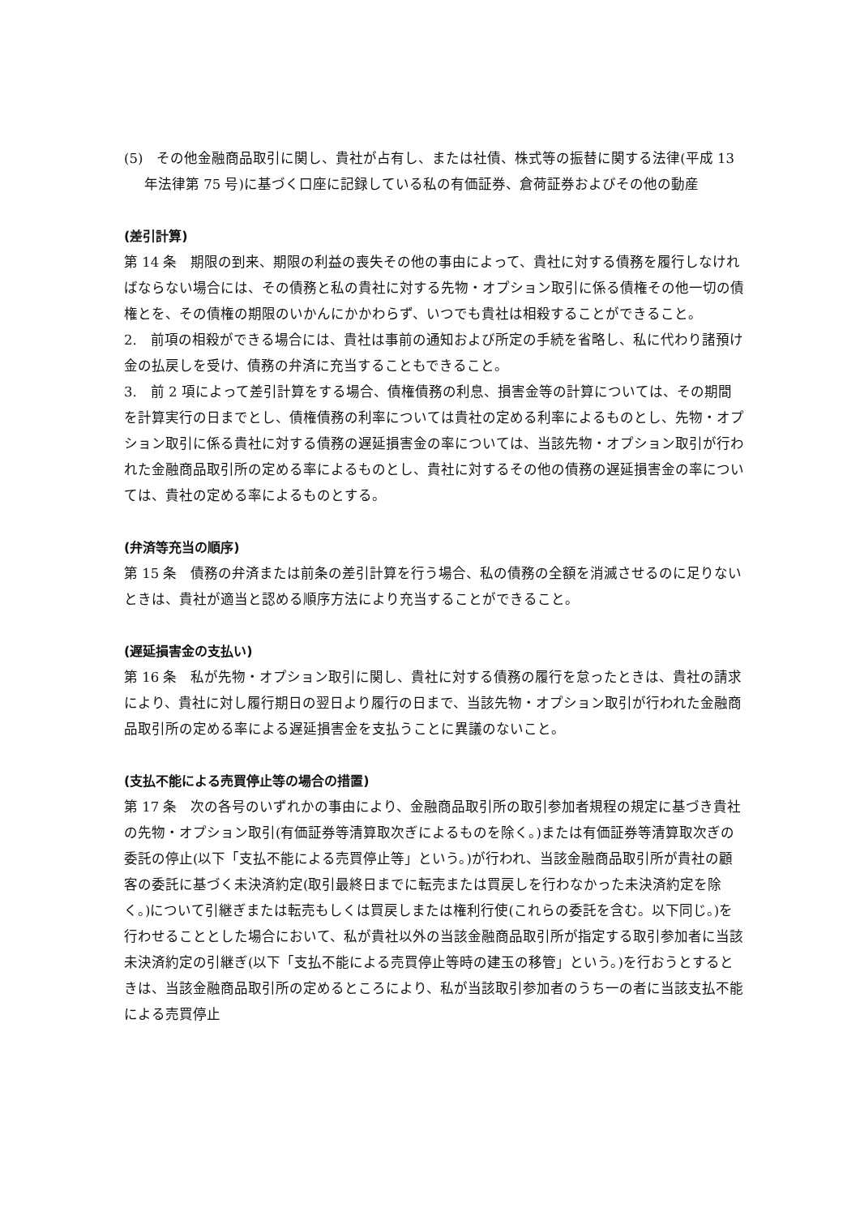(5)　その他金融商品取引に関し、貴社が占有し、または社債、株式等の振替に関する法律(平成 13 年法律第 75 号)に基づく口座に記録している私の有価証券、倉荷証券およびその他の動産
(差引計算)
第 14 条　期限の到来、期限の利益の喪失その他の事由によって、貴社に対する債務を履行しなければならない場合には、その債務と私の貴社に対する先物・オプション取引に係る債権その他一切の債権とを、その債権の期限のいかんにかかわらず、いつでも貴社は相殺することができること。
2.　前項の相殺ができる場合には、貴社は事前の通知および所定の手続を省略し、私に代わり諸預け金の払戻しを受け、債務の弁済に充当することもできること。
3.　前 2 項によって差引計算をする場合、債権債務の利息、損害金等の計算については、その期間を計算実行の日までとし、債権債務の利率については貴社の定める利率によるものとし、先物・オプション取引に係る貴社に対する債務の遅延損害金の率については、当該先物・オプション取引が行われた金融商品取引所の定める率によるものとし、貴社に対するその他の債務の遅延損害金の率については、貴社の定める率によるものとする。
(弁済等充当の順序)
第 15 条　債務の弁済または前条の差引計算を行う場合、私の債務の全額を消滅させるのに足りないときは、貴社が適当と認める順序方法により充当することができること。
(遅延損害金の支払い)
第 16 条　私が先物・オプション取引に関し、貴社に対する債務の履行を怠ったときは、貴社の請求により、貴社に対し履行期日の翌日より履行の日まで、当該先物・オプション取引が行われた金融商品取引所の定める率による遅延損害金を支払うことに異議のないこと。
(支払不能による売買停止等の場合の措置)
第 17 条　次の各号のいずれかの事由により、金融商品取引所の取引参加者規程の規定に基づき貴社の先物・オプション取引(有価証券等清算取次ぎによるものを除く。)または有価証券等清算取次ぎの委託の停止(以下「支払不能による売買停止等」という。)が行われ、当該金融商品取引所が貴社の顧客の委託に基づく未決済約定(取引最終日までに転売または買戻しを行わなかった未決済約定を除く。)について引継ぎまたは転売もしくは買戻しまたは権利行使(これらの委託を含む。以下同じ。)を行わせることとした場合において、私が貴社以外の当該金融商品取引所が指定する取引参加者に当該未決済約定の引継ぎ(以下「支払不能による売買停止等時の建玉の移管」という。)を行おうとするときは、当該金融商品取引所の定めるところにより、私が当該取引参加者のうち一の者に当該支払不能による売買停止